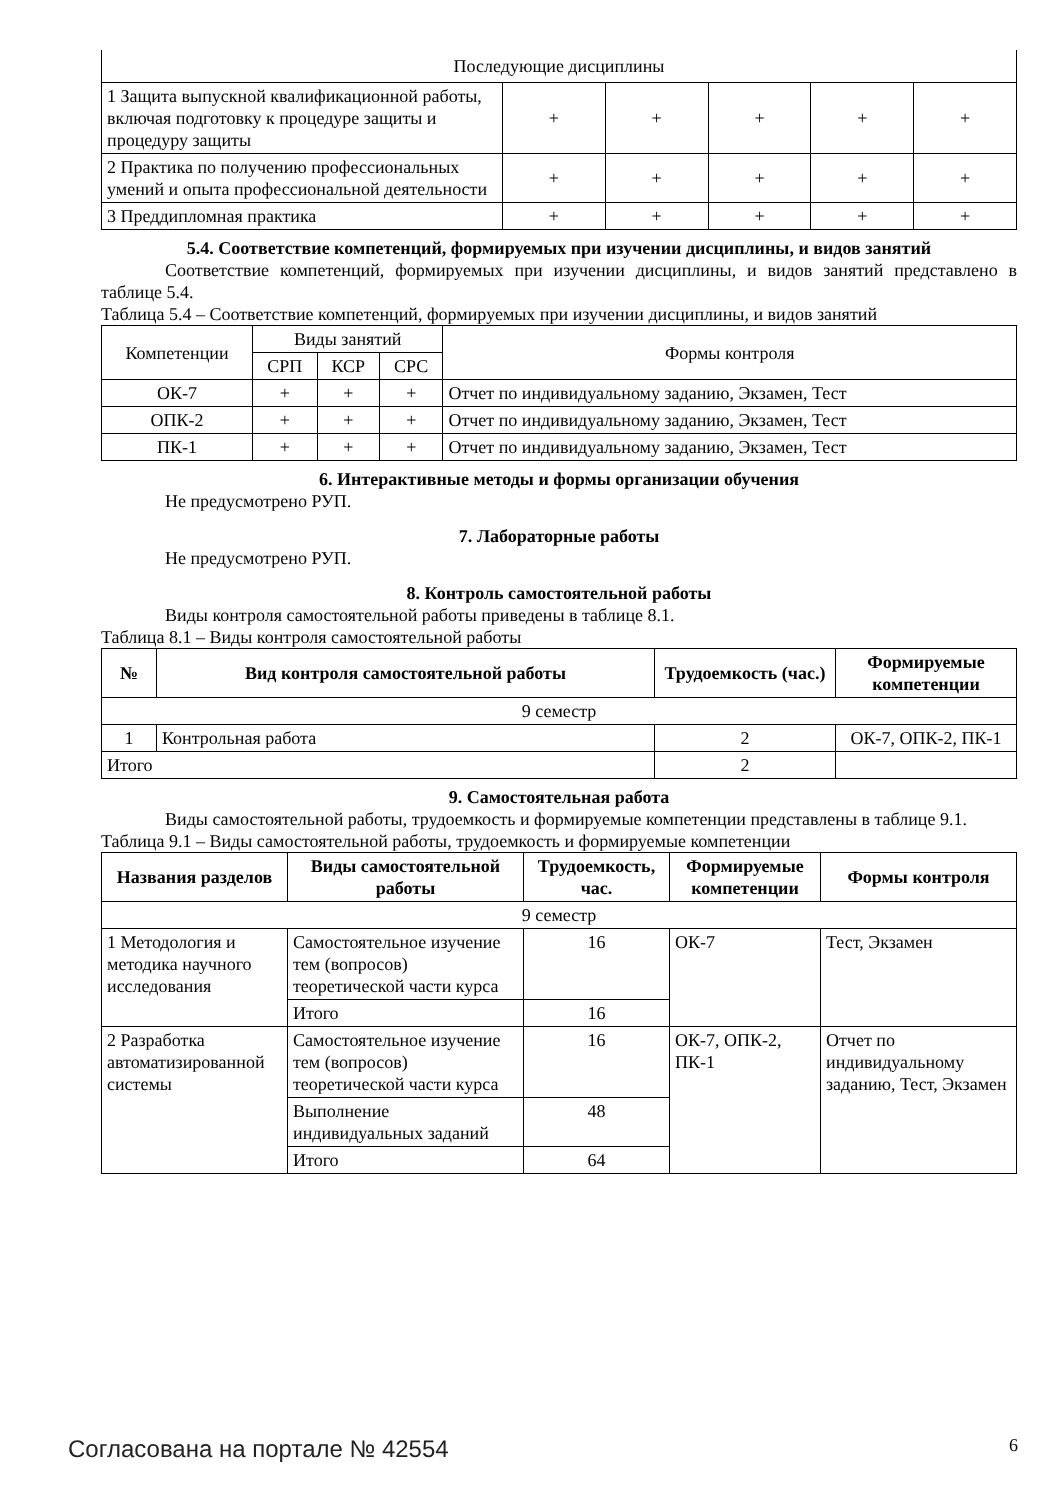| Последующие дисциплины | | | | | |
| 1 Защита выпускной квалификационной работы, включая подготовку к процедуре защиты и процедуру защиты | + | + | + | + | + |
| 2 Практика по получению профессиональных умений и опыта профессиональной деятельности | + | + | + | + | + |
| 3 Преддипломная практика | + | + | + | + | + |
5.4. Соответствие компетенций, формируемых при изучении дисциплины, и видов занятий
Соответствие компетенций, формируемых при изучении дисциплины, и видов занятий представлено в таблице 5.4.
Таблица 5.4 – Соответствие компетенций, формируемых при изучении дисциплины, и видов занятий
| Компетенции | Виды занятий | | | Формы контроля |
| | СРП | КСР | СРС | |
| ОК-7 | + | + | + | Отчет по индивидуальному заданию, Экзамен, Тест |
| ОПК-2 | + | + | + | Отчет по индивидуальному заданию, Экзамен, Тест |
| ПК-1 | + | + | + | Отчет по индивидуальному заданию, Экзамен, Тест |
6. Интерактивные методы и формы организации обучения
Не предусмотрено РУП.
7. Лабораторные работы
Не предусмотрено РУП.
8. Контроль самостоятельной работы
Виды контроля самостоятельной работы приведены в таблице 8.1.
Таблица 8.1 – Виды контроля самостоятельной работы
| № | Вид контроля самостоятельной работы | Трудоемкость (час.) | Формируемые компетенции |
| --- | --- | --- | --- |
| 9 семестр | | | |
| 1 | Контрольная работа | 2 | ОК-7, ОПК-2, ПК-1 |
| Итого | | 2 | |
9. Самостоятельная работа
Виды самостоятельной работы, трудоемкость и формируемые компетенции представлены в таблице 9.1.
Таблица 9.1 – Виды самостоятельной работы, трудоемкость и формируемые компетенции
| Названия разделов | Виды самостоятельной работы | Трудоемкость, час. | Формируемые компетенции | Формы контроля |
| --- | --- | --- | --- | --- |
| 9 семестр | | | | |
| 1 Методология и методика научного исследования | Самостоятельное изучение тем (вопросов) теоретической части курса | 16 | ОК-7 | Тест, Экзамен |
| | Итого | 16 | | |
| 2 Разработка автоматизированной системы | Самостоятельное изучение тем (вопросов) теоретической части курса | 16 | ОК-7, ОПК-2, ПК-1 | Отчет по индивидуальному заданию, Тест, Экзамен |
| | Выполнение индивидуальных заданий | 48 | | |
| | Итого | 64 | | |
Согласована на портале № 42554 6